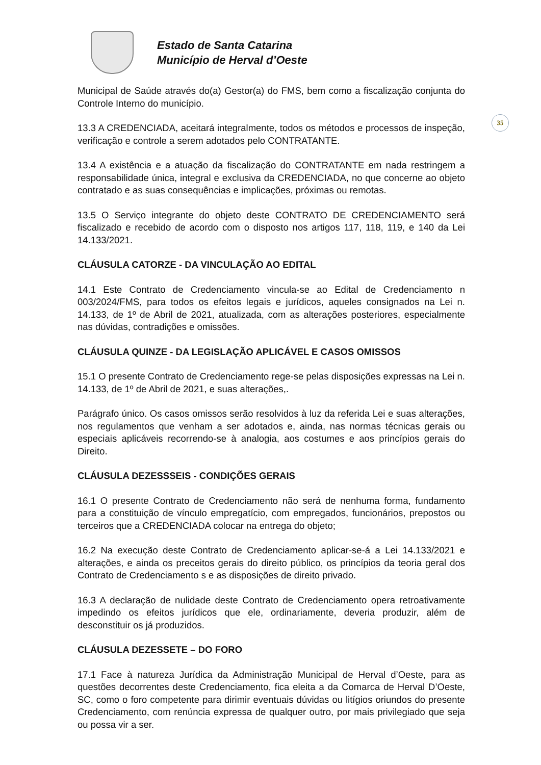Estado de Santa Catarina
Município de Herval d’Oeste
35
Municipal de Saúde através do(a) Gestor(a) do FMS, bem como a fiscalização conjunta do Controle Interno do município.
13.3 A CREDENCIADA, aceitará integralmente, todos os métodos e processos de inspeção, verificação e controle a serem adotados pelo CONTRATANTE.
13.4 A existência e a atuação da fiscalização do CONTRATANTE em nada restringem a responsabilidade única, integral e exclusiva da CREDENCIADA, no que concerne ao objeto contratado e as suas consequências e implicações, próximas ou remotas.
13.5 O Serviço integrante do objeto deste CONTRATO DE CREDENCIAMENTO será fiscalizado e recebido de acordo com o disposto nos artigos 117, 118, 119, e 140 da Lei 14.133/2021.
CLÁUSULA CATORZE - DA VINCULAÇÃO AO EDITAL
14.1 Este Contrato de Credenciamento vincula-se ao Edital de Credenciamento n 003/2024/FMS, para todos os efeitos legais e jurídicos, aqueles consignados na Lei n. 14.133, de 1º de Abril de 2021, atualizada, com as alterações posteriores, especialmente nas dúvidas, contradições e omissões.
CLÁUSULA QUINZE - DA LEGISLAÇÃO APLICÁVEL E CASOS OMISSOS
15.1 O presente Contrato de Credenciamento rege-se pelas disposições expressas na Lei n. 14.133, de 1º de Abril de 2021, e suas alterações,.
Parágrafo único. Os casos omissos serão resolvidos à luz da referida Lei e suas alterações, nos regulamentos que venham a ser adotados e, ainda, nas normas técnicas gerais ou especiais aplicáveis recorrendo-se à analogia, aos costumes e aos princípios gerais do Direito.
CLÁUSULA DEZESSSEIS - CONDIÇÕES GERAIS
16.1 O presente Contrato de Credenciamento não será de nenhuma forma, fundamento para a constituição de vínculo empregatício, com empregados, funcionários, prepostos ou terceiros que a CREDENCIADA colocar na entrega do objeto;
16.2 Na execução deste Contrato de Credenciamento aplicar-se-á a Lei 14.133/2021 e alterações, e ainda os preceitos gerais do direito público, os princípios da teoria geral dos Contrato de Credenciamento s e as disposições de direito privado.
16.3 A declaração de nulidade deste Contrato de Credenciamento opera retroativamente impedindo os efeitos jurídicos que ele, ordinariamente, deveria produzir, além de desconstituir os já produzidos.
CLÁUSULA DEZESSETE – DO FORO
17.1 Face à natureza Jurídica da Administração Municipal de Herval d’Oeste, para as questões decorrentes deste Credenciamento, fica eleita a da Comarca de Herval D’Oeste, SC, como o foro competente para dirimir eventuais dúvidas ou litígios oriundos do presente Credenciamento, com renúncia expressa de qualquer outro, por mais privilegiado que seja ou possa vir a ser.